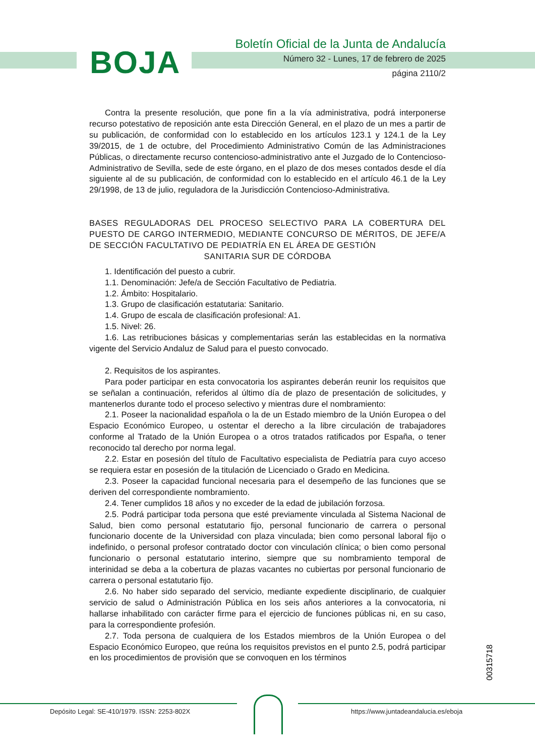BOJA
Boletín Oficial de la Junta de Andalucía
Número 32 - Lunes, 17 de febrero de 2025
página 2110/2
Contra la presente resolución, que pone fin a la vía administrativa, podrá interponerse recurso potestativo de reposición ante esta Dirección General, en el plazo de un mes a partir de su publicación, de conformidad con lo establecido en los artículos 123.1 y 124.1 de la Ley 39/2015, de 1 de octubre, del Procedimiento Administrativo Común de las Administraciones Públicas, o directamente recurso contencioso-administrativo ante el Juzgado de lo Contencioso-Administrativo de Sevilla, sede de este órgano, en el plazo de dos meses contados desde el día siguiente al de su publicación, de conformidad con lo establecido en el artículo 46.1 de la Ley 29/1998, de 13 de julio, reguladora de la Jurisdicción Contencioso-Administrativa.
BASES REGULADORAS DEL PROCESO SELECTIVO PARA LA COBERTURA DEL PUESTO DE CARGO INTERMEDIO, MEDIANTE CONCURSO DE MÉRITOS, DE JEFE/A DE SECCIÓN FACULTATIVO DE PEDIATRÍA EN EL ÁREA DE GESTIÓN
SANITARIA SUR DE CÓRDOBA
1. Identificación del puesto a cubrir.
1.1. Denominación: Jefe/a de Sección Facultativo de Pediatria.
1.2. Ámbito: Hospitalario.
1.3. Grupo de clasificación estatutaria: Sanitario.
1.4. Grupo de escala de clasificación profesional: A1.
1.5. Nivel: 26.
1.6. Las retribuciones básicas y complementarias serán las establecidas en la normativa vigente del Servicio Andaluz de Salud para el puesto convocado.
2. Requisitos de los aspirantes.
Para poder participar en esta convocatoria los aspirantes deberán reunir los requisitos que se señalan a continuación, referidos al último día de plazo de presentación de solicitudes, y mantenerlos durante todo el proceso selectivo y mientras dure el nombramiento:
2.1. Poseer la nacionalidad española o la de un Estado miembro de la Unión Europea o del Espacio Económico Europeo, u ostentar el derecho a la libre circulación de trabajadores conforme al Tratado de la Unión Europea o a otros tratados ratificados por España, o tener reconocido tal derecho por norma legal.
2.2. Estar en posesión del título de Facultativo especialista de Pediatría para cuyo acceso se requiera estar en posesión de la titulación de Licenciado o Grado en Medicina.
2.3. Poseer la capacidad funcional necesaria para el desempeño de las funciones que se deriven del correspondiente nombramiento.
2.4. Tener cumplidos 18 años y no exceder de la edad de jubilación forzosa.
2.5. Podrá participar toda persona que esté previamente vinculada al Sistema Nacional de Salud, bien como personal estatutario fijo, personal funcionario de carrera o personal funcionario docente de la Universidad con plaza vinculada; bien como personal laboral fijo o indefinido, o personal profesor contratado doctor con vinculación clínica; o bien como personal funcionario o personal estatutario interino, siempre que su nombramiento temporal de interinidad se deba a la cobertura de plazas vacantes no cubiertas por personal funcionario de carrera o personal estatutario fijo.
2.6. No haber sido separado del servicio, mediante expediente disciplinario, de cualquier servicio de salud o Administración Pública en los seis años anteriores a la convocatoria, ni hallarse inhabilitado con carácter firme para el ejercicio de funciones públicas ni, en su caso, para la correspondiente profesión.
2.7. Toda persona de cualquiera de los Estados miembros de la Unión Europea o del Espacio Económico Europeo, que reúna los requisitos previstos en el punto 2.5, podrá participar en los procedimientos de provisión que se convoquen en los términos
00315718
Depósito Legal: SE-410/1979. ISSN: 2253-802X https://www.juntadeandalucia.es/eboja